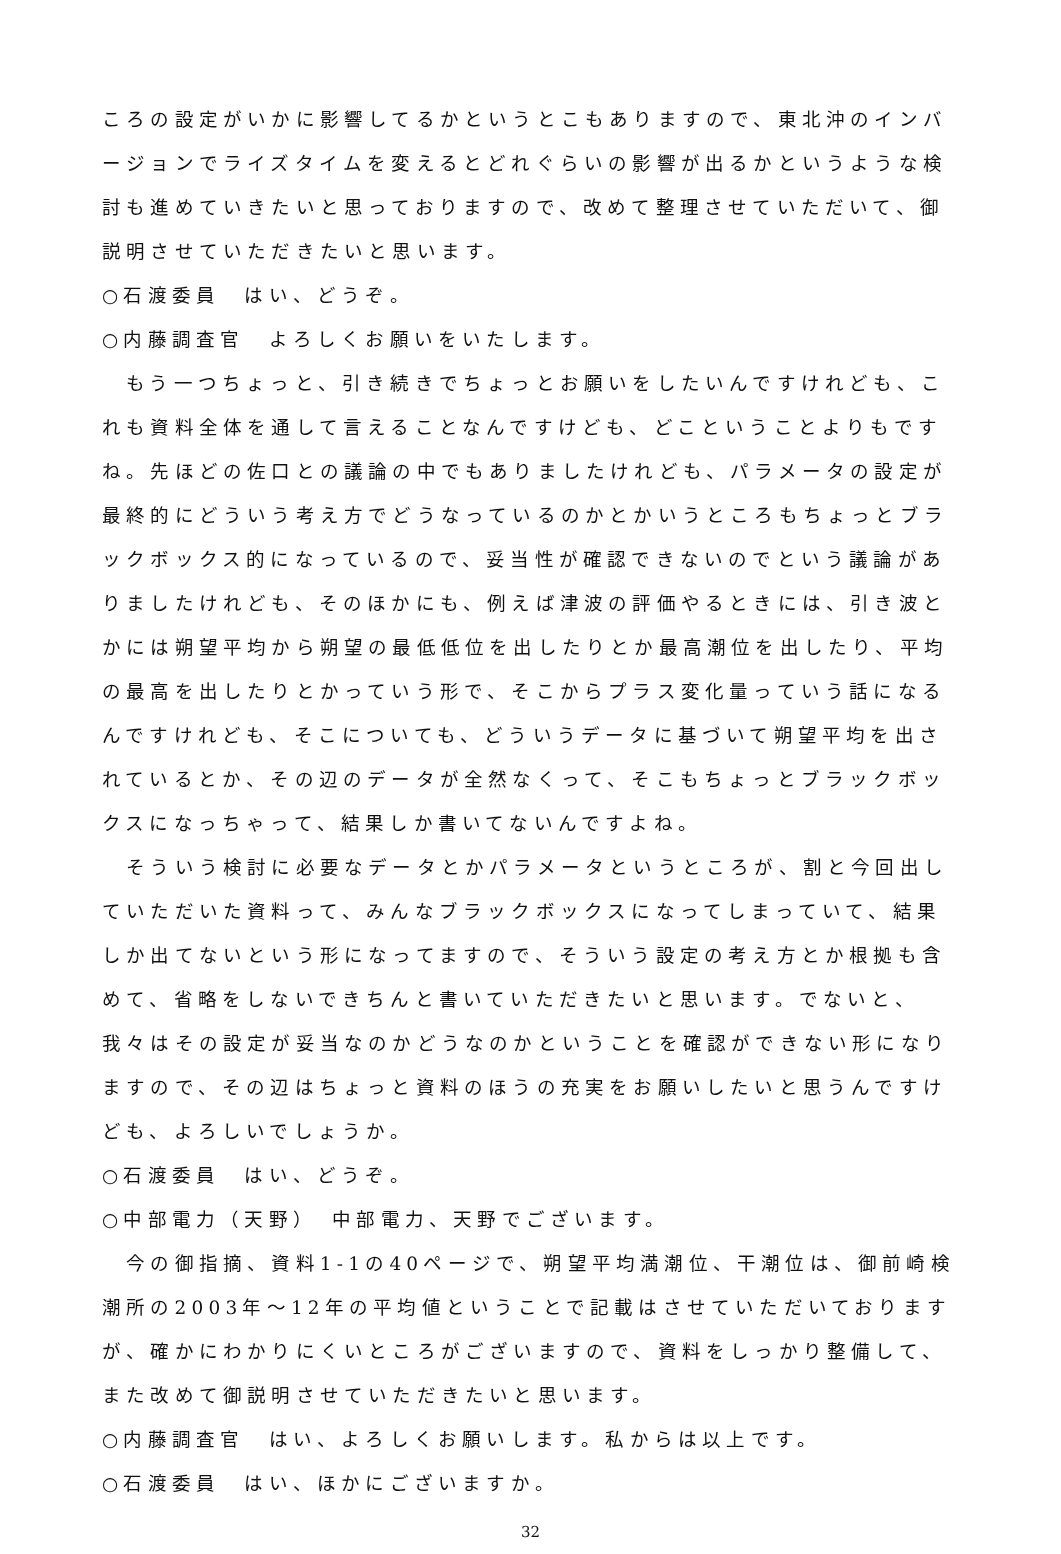ころの設定がいかに影響してるかというとこもありますので、東北沖のインバージョンでライズタイムを変えるとどれぐらいの影響が出るかというような検討も進めていきたいと思っておりますので、改めて整理させていただいて、御説明させていただきたいと思います。
○石渡委員　はい、どうぞ。
○内藤調査官　よろしくお願いをいたします。
　もう一つちょっと、引き続きでちょっとお願いをしたいんですけれども、これも資料全体を通して言えることなんですけども、どこということよりもですね。先ほどの佐口との議論の中でもありましたけれども、パラメータの設定が最終的にどういう考え方でどうなっているのかとかいうところもちょっとブラックボックス的になっているので、妥当性が確認できないのでという議論がありましたけれども、そのほかにも、例えば津波の評価やるときには、引き波とかには朔望平均から朔望の最低低位を出したりとか最高潮位を出したり、平均の最高を出したりとかっていう形で、そこからプラス変化量っていう話になるんですけれども、そこについても、どういうデータに基づいて朔望平均を出されているとか、その辺のデータが全然なくって、そこもちょっとブラックボックスになっちゃって、結果しか書いてないんですよね。
　そういう検討に必要なデータとかパラメータというところが、割と今回出していただいた資料って、みんなブラックボックスになってしまっていて、結果しか出てないという形になってますので、そういう設定の考え方とか根拠も含めて、省略をしないできちんと書いていただきたいと思います。でないと、我々はその設定が妥当なのかどうなのかということを確認ができない形になりますので、その辺はちょっと資料のほうの充実をお願いしたいと思うんですけども、よろしいでしょうか。
○石渡委員　はい、どうぞ。
○中部電力（天野）　中部電力、天野でございます。
　今の御指摘、資料1-1の40ページで、朔望平均満潮位、干潮位は、御前崎検潮所の2003年～12年の平均値ということで記載はさせていただいておりますが、確かにわかりにくいところがございますので、資料をしっかり整備して、また改めて御説明させていただきたいと思います。
○内藤調査官　はい、よろしくお願いします。私からは以上です。
○石渡委員　はい、ほかにございますか。
32